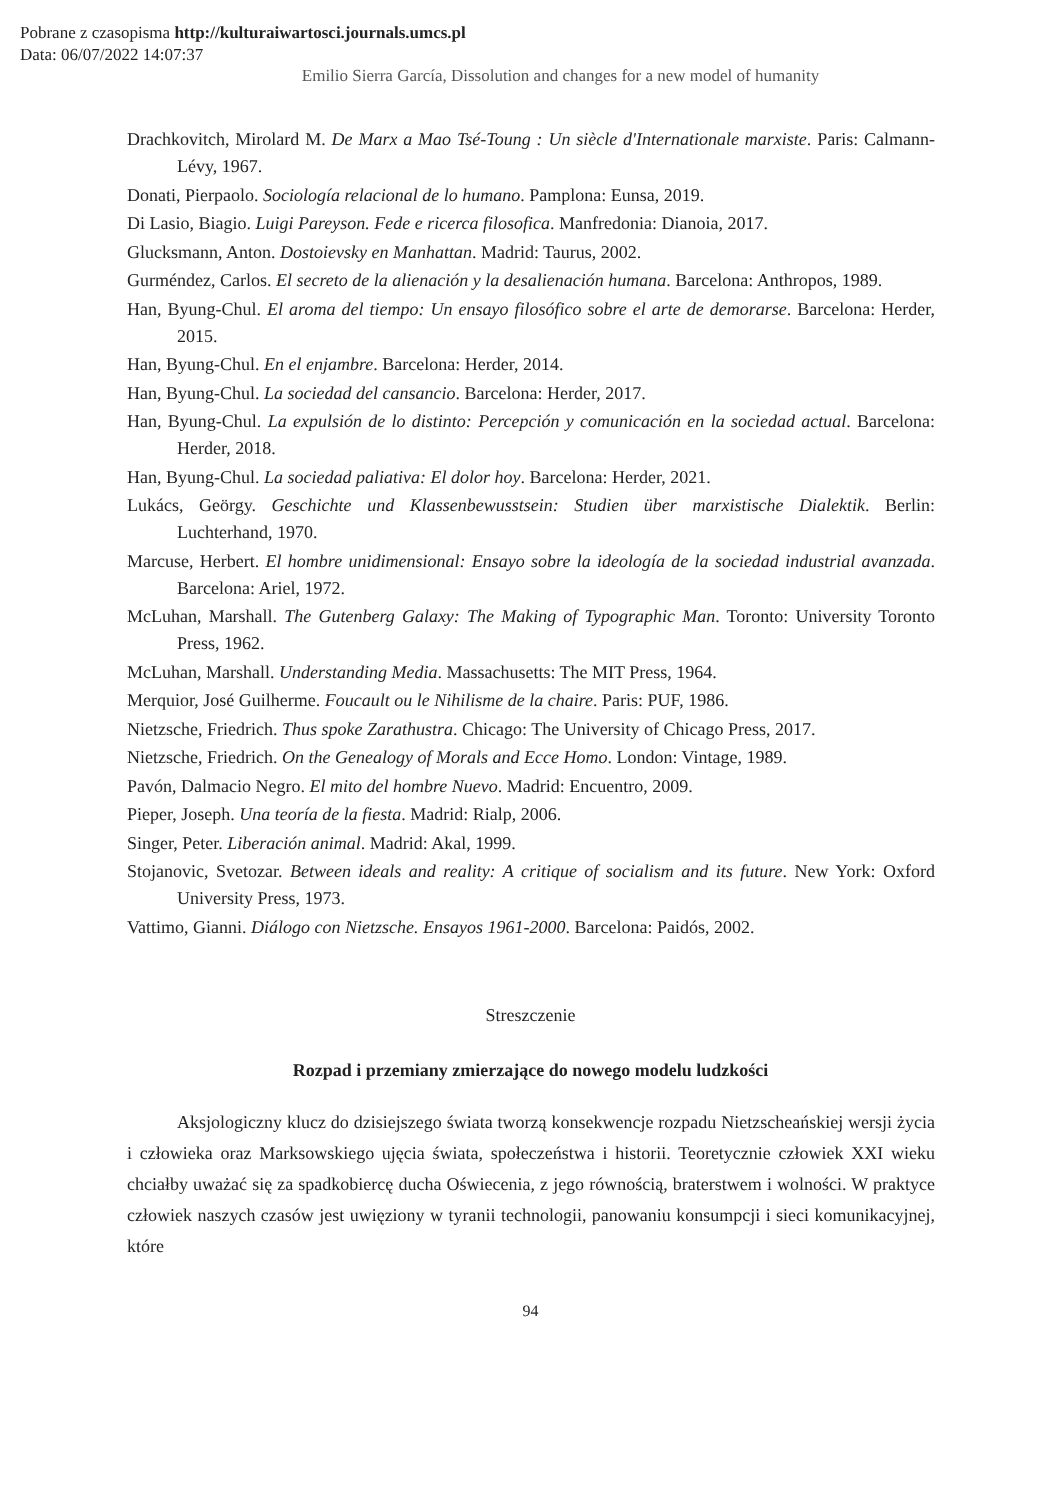Pobrane z czasopisma http://kulturaiwartosci.journals.umcs.pl
Data: 06/07/2022 14:07:37
Emilio Sierra García, Dissolution and changes for a new model of humanity
Drachkovitch, Mirolard M. De Marx a Mao Tsé-Toung : Un siècle d'Internationale marxiste. Paris: Calmann-Lévy, 1967.
Donati, Pierpaolo. Sociología relacional de lo humano. Pamplona: Eunsa, 2019.
Di Lasio, Biagio. Luigi Pareyson. Fede e ricerca filosofica. Manfredonia: Dianoia, 2017.
Glucksmann, Anton. Dostoievsky en Manhattan. Madrid: Taurus, 2002.
Gurméndez, Carlos. El secreto de la alienación y la desalienación humana. Barcelona: Anthropos, 1989.
Han, Byung-Chul. El aroma del tiempo: Un ensayo filosófico sobre el arte de demorarse. Barcelona: Herder, 2015.
Han, Byung-Chul. En el enjambre. Barcelona: Herder, 2014.
Han, Byung-Chul. La sociedad del cansancio. Barcelona: Herder, 2017.
Han, Byung-Chul. La expulsión de lo distinto: Percepción y comunicación en la sociedad actual. Barcelona: Herder, 2018.
Han, Byung-Chul. La sociedad paliativa: El dolor hoy. Barcelona: Herder, 2021.
Lukács, Geörgy. Geschichte und Klassenbewusstsein: Studien über marxistische Dialektik. Berlin: Luchterhand, 1970.
Marcuse, Herbert. El hombre unidimensional: Ensayo sobre la ideología de la sociedad industrial avanzada. Barcelona: Ariel, 1972.
McLuhan, Marshall. The Gutenberg Galaxy: The Making of Typographic Man. Toronto: University Toronto Press, 1962.
McLuhan, Marshall. Understanding Media. Massachusetts: The MIT Press, 1964.
Merquior, José Guilherme. Foucault ou le Nihilisme de la chaire. Paris: PUF, 1986.
Nietzsche, Friedrich. Thus spoke Zarathustra. Chicago: The University of Chicago Press, 2017.
Nietzsche, Friedrich. On the Genealogy of Morals and Ecce Homo. London: Vintage, 1989.
Pavón, Dalmacio Negro. El mito del hombre Nuevo. Madrid: Encuentro, 2009.
Pieper, Joseph. Una teoría de la fiesta. Madrid: Rialp, 2006.
Singer, Peter. Liberación animal. Madrid: Akal, 1999.
Stojanovic, Svetozar. Between ideals and reality: A critique of socialism and its future. New York: Oxford University Press, 1973.
Vattimo, Gianni. Diálogo con Nietzsche. Ensayos 1961-2000. Barcelona: Paidós, 2002.
Streszczenie
Rozpad i przemiany zmierzające do nowego modelu ludzkości
Aksjologiczny klucz do dzisiejszego świata tworzą konsekwencje rozpadu Nietzscheańskiej wersji życia i człowieka oraz Marksowskiego ujęcia świata, społeczeństwa i historii. Teoretycznie człowiek XXI wieku chciałby uważać się za spadkobiercę ducha Oświecenia, z jego równością, braterstwem i wolności. W praktyce człowiek naszych czasów jest uwięziony w tyranii technologii, panowaniu konsumpcji i sieci komunikacyjnej, które
94